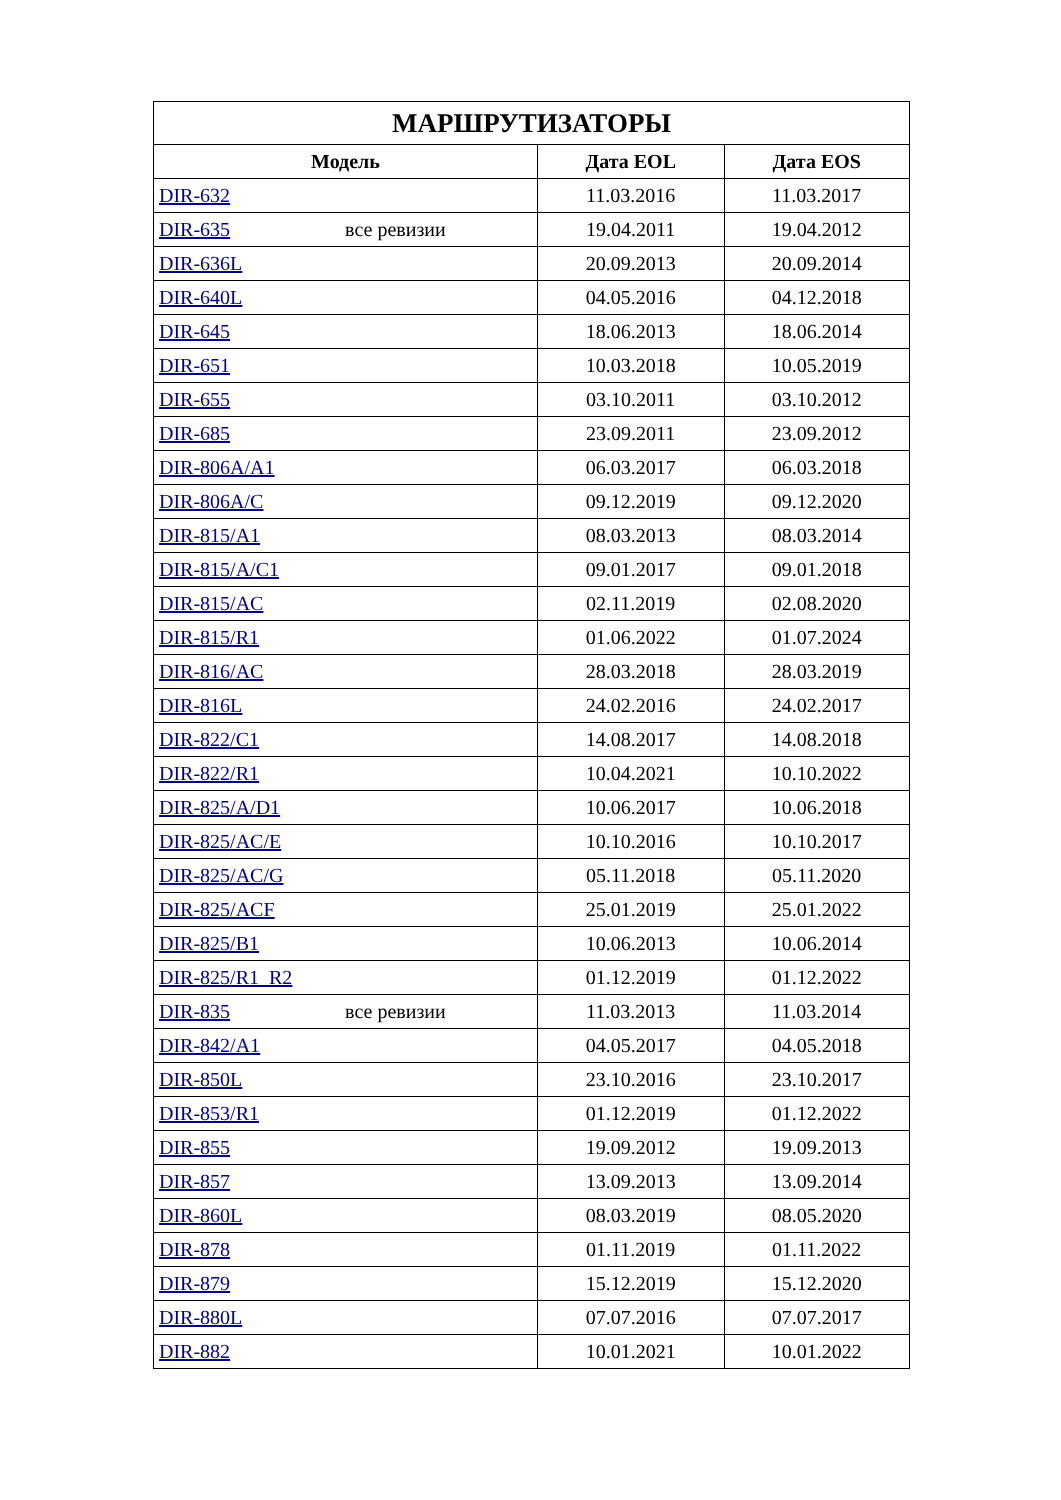| МАРШРУТИЗАТОРЫ | | |
| --- | --- | --- |
| Модель | Дата EOL | Дата EOS |
| DIR-632 | 11.03.2016 | 11.03.2017 |
| DIR-635 все ревизии | 19.04.2011 | 19.04.2012 |
| DIR-636L | 20.09.2013 | 20.09.2014 |
| DIR-640L | 04.05.2016 | 04.12.2018 |
| DIR-645 | 18.06.2013 | 18.06.2014 |
| DIR-651 | 10.03.2018 | 10.05.2019 |
| DIR-655 | 03.10.2011 | 03.10.2012 |
| DIR-685 | 23.09.2011 | 23.09.2012 |
| DIR-806A/A1 | 06.03.2017 | 06.03.2018 |
| DIR-806A/C | 09.12.2019 | 09.12.2020 |
| DIR-815/A1 | 08.03.2013 | 08.03.2014 |
| DIR-815/A/C1 | 09.01.2017 | 09.01.2018 |
| DIR-815/AC | 02.11.2019 | 02.08.2020 |
| DIR-815/R1 | 01.06.2022 | 01.07.2024 |
| DIR-816/AC | 28.03.2018 | 28.03.2019 |
| DIR-816L | 24.02.2016 | 24.02.2017 |
| DIR-822/C1 | 14.08.2017 | 14.08.2018 |
| DIR-822/R1 | 10.04.2021 | 10.10.2022 |
| DIR-825/A/D1 | 10.06.2017 | 10.06.2018 |
| DIR-825/AC/E | 10.10.2016 | 10.10.2017 |
| DIR-825/AC/G | 05.11.2018 | 05.11.2020 |
| DIR-825/ACF | 25.01.2019 | 25.01.2022 |
| DIR-825/B1 | 10.06.2013 | 10.06.2014 |
| DIR-825/R1_R2 | 01.12.2019 | 01.12.2022 |
| DIR-835 все ревизии | 11.03.2013 | 11.03.2014 |
| DIR-842/A1 | 04.05.2017 | 04.05.2018 |
| DIR-850L | 23.10.2016 | 23.10.2017 |
| DIR-853/R1 | 01.12.2019 | 01.12.2022 |
| DIR-855 | 19.09.2012 | 19.09.2013 |
| DIR-857 | 13.09.2013 | 13.09.2014 |
| DIR-860L | 08.03.2019 | 08.05.2020 |
| DIR-878 | 01.11.2019 | 01.11.2022 |
| DIR-879 | 15.12.2019 | 15.12.2020 |
| DIR-880L | 07.07.2016 | 07.07.2017 |
| DIR-882 | 10.01.2021 | 10.01.2022 |